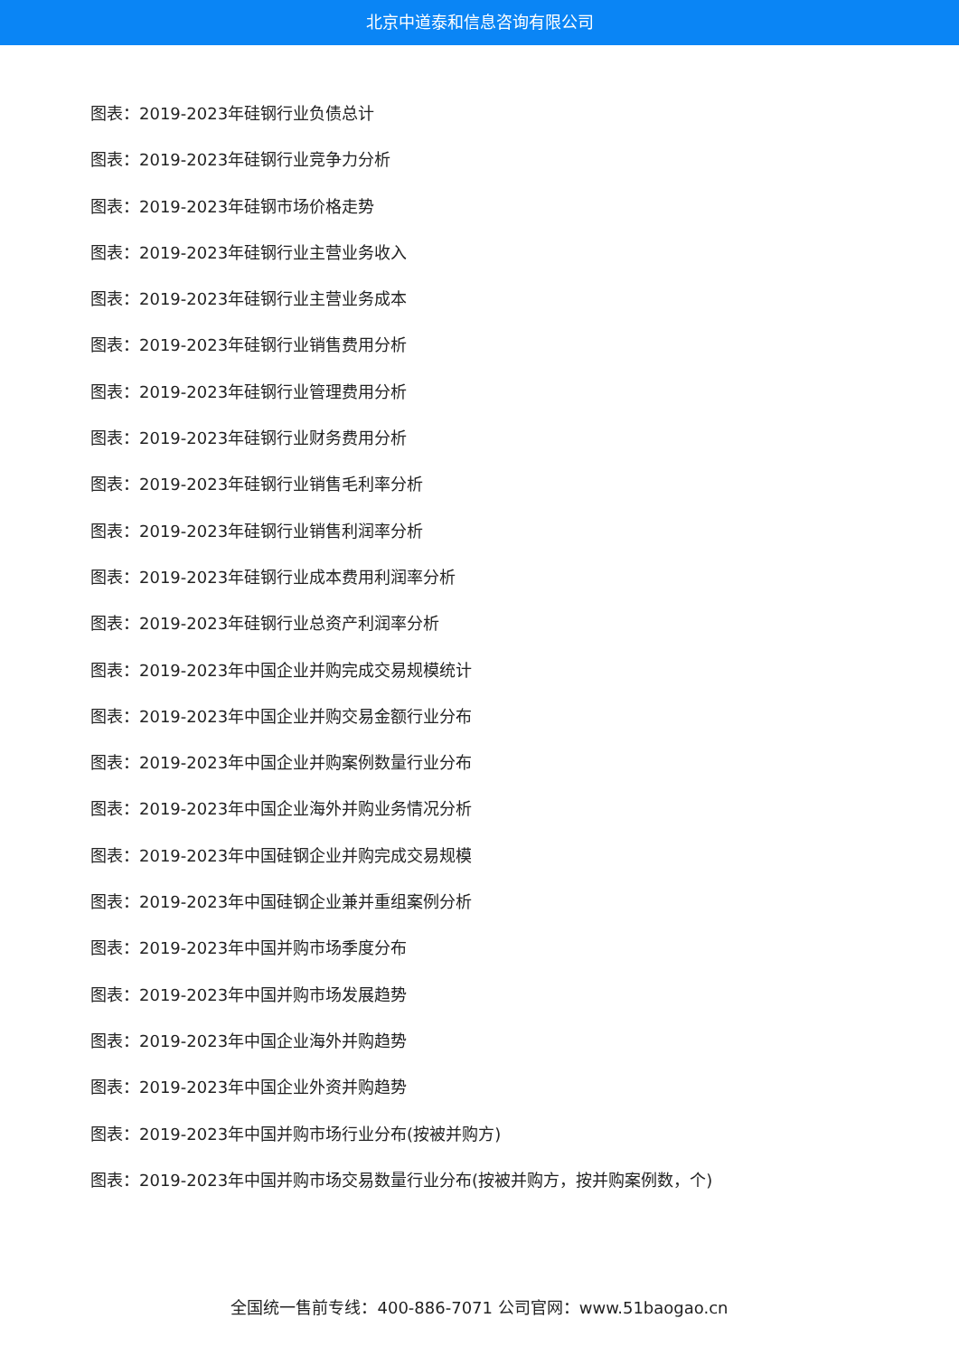北京中道泰和信息咨询有限公司
图表：2019-2023年硅钢行业负债总计
图表：2019-2023年硅钢行业竞争力分析
图表：2019-2023年硅钢市场价格走势
图表：2019-2023年硅钢行业主营业务收入
图表：2019-2023年硅钢行业主营业务成本
图表：2019-2023年硅钢行业销售费用分析
图表：2019-2023年硅钢行业管理费用分析
图表：2019-2023年硅钢行业财务费用分析
图表：2019-2023年硅钢行业销售毛利率分析
图表：2019-2023年硅钢行业销售利润率分析
图表：2019-2023年硅钢行业成本费用利润率分析
图表：2019-2023年硅钢行业总资产利润率分析
图表：2019-2023年中国企业并购完成交易规模统计
图表：2019-2023年中国企业并购交易金额行业分布
图表：2019-2023年中国企业并购案例数量行业分布
图表：2019-2023年中国企业海外并购业务情况分析
图表：2019-2023年中国硅钢企业并购完成交易规模
图表：2019-2023年中国硅钢企业兼并重组案例分析
图表：2019-2023年中国并购市场季度分布
图表：2019-2023年中国并购市场发展趋势
图表：2019-2023年中国企业海外并购趋势
图表：2019-2023年中国企业外资并购趋势
图表：2019-2023年中国并购市场行业分布(按被并购方)
图表：2019-2023年中国并购市场交易数量行业分布(按被并购方，按并购案例数，个)
全国统一售前专线：400-886-7071 公司官网：www.51baogao.cn